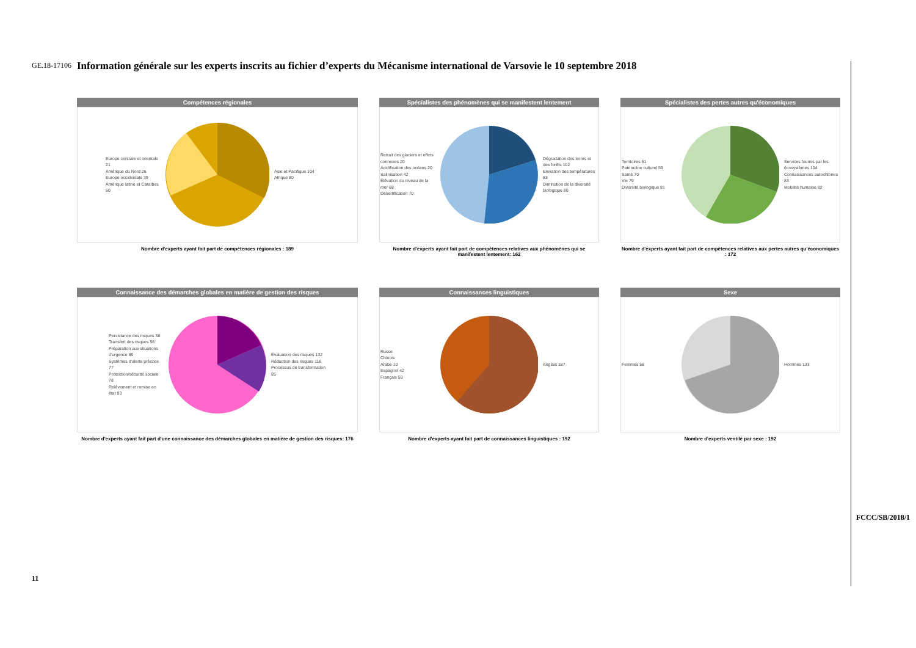GE.18-17106
11
FCCC/SB/2018/1
Information générale sur les experts inscrits au fichier d’experts du Mécanisme international de Varsovie le 10 septembre 2018
Compétences régionales
Europe centrale et orientale 21
Amérique du Nord 26
Europe occidentale 39
Amérique latine et Caraïbes 50
Asie et Pacifique 104
Afrique 80
Nombre d'experts ayant fait part de compétences régionales : 189
Spécialistes des phénomènes qui se manifestent lentement
Retrait des glaciers et effets connexes 20
Acidification des océans 20
Salinisation 42
Élévation du niveau de la mer 68
Désertification 70
Dégradation des terres et des forêts 102
Elevation des températures 83
Diminution de la diversité biologique 80
Nombre d'experts ayant fait part de compétences relatives aux phénomènes qui se manifestent lentement: 162
Spécialistes des pertes autres qu'économiques
Territoires 51
Patrimoine culturel 59
Santé 70
Vie 79
Diversité biologique 81
Services fournis par les écosystèmes 104
Connaissances autochtones 83
Mobilité humaine 82
Nombre d'experts ayant fait part de compétences relatives aux pertes autres qu'économiques : 172
Connaissance des démarches globales en matière de gestion des risques
Persistance des risques 38
Transfert des risques 58
Préparation aux situations d'urgence 69
Systèmes d'alerte précoce 77
Protection/sécurité sociale 78
Relèvement et remise en état 83
Évaluation des risques 132
Réduction des risques 116
Processus de transformation 85
Nombre d'experts ayant fait part d'une connaissance des démarches globales en matière de gestion des risques: 176
Connaissances linguistiques
Russe
Chinois
Arabe 10
Espagnol 42
Français 59
Anglais 187
Nombre d'experts ayant fait part de connaissances linguistiques : 192
Sexe
Femmes 58 Hommes 133
Nombre d'experts ventilé par sexe : 192